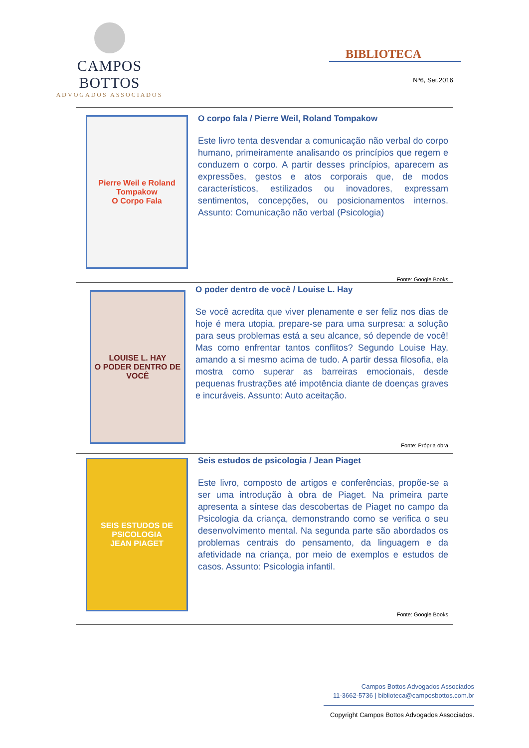CAMPOS BOTTOS
ADVOGADOS ASSOCIADOS
BIBLIOTECA
Nº6, Set.2016
Pierre Weil e Roland Tompakow
O Corpo Fala
O corpo fala / Pierre Weil, Roland Tompakow
Este livro tenta desvendar a comunicação não verbal do corpo humano, primeiramente analisando os princípios que regem e conduzem o corpo. A partir desses princípios, aparecem as expressões, gestos e atos corporais que, de modos característicos, estilizados ou inovadores, expressam sentimentos, concepções, ou posicionamentos internos. Assunto: Comunicação não verbal (Psicologia)
Fonte: Google Books
LOUISE L. HAY
O PODER DENTRO DE VOCÊ
O poder dentro de você / Louise L. Hay
Se você acredita que viver plenamente e ser feliz nos dias de hoje é mera utopia, prepare-se para uma surpresa: a solução para seus problemas está a seu alcance, só depende de você! Mas como enfrentar tantos conflitos? Segundo Louise Hay, amando a si mesmo acima de tudo. A partir dessa filosofia, ela mostra como superar as barreiras emocionais, desde pequenas frustrações até impotência diante de doenças graves e incuráveis. Assunto: Auto aceitação.
Fonte: Própria obra
SEIS ESTUDOS DE PSICOLOGIA
JEAN PIAGET
Seis estudos de psicologia / Jean Piaget
Este livro, composto de artigos e conferências, propõe-se a ser uma introdução à obra de Piaget. Na primeira parte apresenta a síntese das descobertas de Piaget no campo da Psicologia da criança, demonstrando como se verifica o seu desenvolvimento mental. Na segunda parte são abordados os problemas centrais do pensamento, da linguagem e da afetividade na criança, por meio de exemplos e estudos de casos. Assunto: Psicologia infantil.
Fonte: Google Books
Campos Bottos Advogados Associados
11-3662-5736 | biblioteca@camposbottos.com.br
Copyright Campos Bottos Advogados Associados.